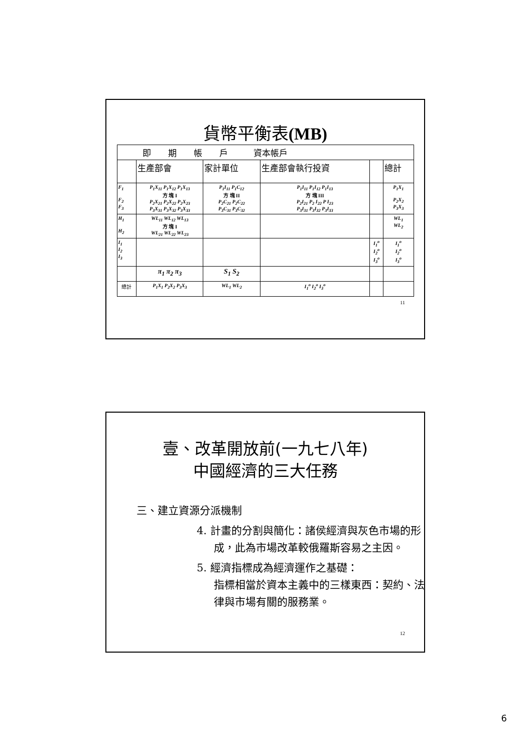貨幣平衡表(MB)
| 即 期 帳 戶 資本帳戶 | | | | | |
| | 生產部會 | 家計單位 | 生產部會執行投資 | | 總計 |
| F<sub>1</sub> F<sub>2</sub> F<sub>3</sub> | P<sub>1</sub>X<sub>11</sub> P<sub>1</sub>X<sub>12</sub> P<sub>1</sub>X<sub>13</sub> 方 塊 I P<sub>2</sub>X<sub>21</sub> P<sub>2</sub>X<sub>22</sub> P<sub>2</sub>X<sub>23</sub> P<sub>3</sub>X<sub>31</sub> P<sub>3</sub>X<sub>32</sub> P<sub>3</sub>X<sub>33</sub> | P<sub>1</sub>I<sub>11</sub> P<sub>1</sub>C<sub>12</sub> 方 塊 II P<sub>2</sub>C<sub>21</sub> P<sub>2</sub>C<sub>22</sub> P<sub>3</sub>C<sub>31</sub> P<sub>3</sub>C<sub>32</sub> | P<sub>1</sub>I<sub>11</sub> P<sub>1</sub>I<sub>12</sub> P<sub>1</sub>I<sub>13</sub> 方 塊 III P<sub>2</sub>I<sub>21</sub> P<sub>2</sub> I<sub>22</sub> P I<sub>23</sub> P<sub>3</sub>I<sub>31</sub> P<sub>3</sub>I<sub>32</sub> P<sub>3</sub>I<sub>33</sub> | | P<sub>1</sub>X<sub>1</sub> P<sub>2</sub>X<sub>2</sub> P<sub>3</sub>X<sub>3</sub> |
| H<sub>1</sub> H<sub>2</sub> | WL<sub>11</sub> WL<sub>12</sub> WL<sub>13</sub> 方 塊 I WL<sub>21</sub> WL<sub>22</sub> WL<sub>23</sub> | | | | WL<sub>1</sub> WL<sub>2</sub> |
| I<sub>1</sub> I<sub>2</sub> I<sub>3</sub> | | | | I<sub>1</sub><sup>o</sup> I<sub>2</sub><sup>o</sup> I<sub>3</sub><sup>o</sup> | I<sub>1</sub><sup>o</sup> I<sub>2</sub><sup>o</sup> I<sub>3</sub><sup>o</sup> |
| | π<sub>1</sub> π<sub>2</sub> π<sub>3</sub> | S<sub>1</sub> S<sub>2</sub> | | | |
| 總計 | P<sub>1</sub>X<sub>1</sub> P<sub>2</sub>X<sub>2</sub> P<sub>3</sub>X<sub>3</sub> | WL<sub>1</sub> WL<sub>2</sub> | I<sub>1</sub><sup>o</sup> I<sub>2</sub><sup>o</sup> I<sub>3</sub><sup>o</sup> | | |
11
壹、改革開放前(一九七八年)
中國經濟的三大任務
三、建立資源分派機制
4. 計畫的分割與簡化：諸侯經濟與灰色市場的形成，此為市場改革較俄羅斯容易之主因。
5. 經濟指標成為經濟運作之基礎：
指標相當於資本主義中的三樣東西：契約、法律與市場有關的服務業。
12
6